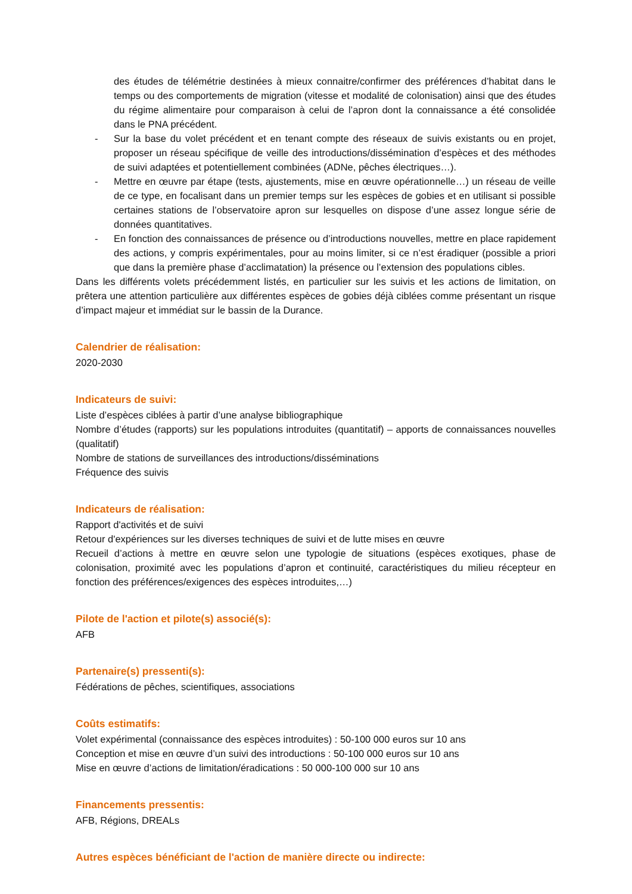des études de télémétrie destinées à mieux connaitre/confirmer des préférences d’habitat dans le temps ou des comportements de migration (vitesse et modalité de colonisation) ainsi que des études du régime alimentaire pour comparaison à celui de l’apron dont la connaissance a été consolidée dans le PNA précédent.
- Sur la base du volet précédent et en tenant compte des réseaux de suivis existants ou en projet, proposer un réseau spécifique de veille des introductions/dissémination d’espèces et des méthodes de suivi adaptées et potentiellement combinées (ADNe, pêches électriques…).
- Mettre en œuvre par étape (tests, ajustements, mise en œuvre opérationnelle…) un réseau de veille de ce type, en focalisant dans un premier temps sur les espèces de gobies et en utilisant si possible certaines stations de l’observatoire apron sur lesquelles on dispose d’une assez longue série de données quantitatives.
- En fonction des connaissances de présence ou d’introductions nouvelles, mettre en place rapidement des actions, y compris expérimentales, pour au moins limiter, si ce n’est éradiquer (possible a priori que dans la première phase d’acclimatation) la présence ou l’extension des populations cibles.
Dans les différents volets précédemment listés, en particulier sur les suivis et les actions de limitation, on prêtera une attention particulière aux différentes espèces de gobies déjà ciblées comme présentant un risque d’impact majeur et immédiat sur le bassin de la Durance.
Calendrier de réalisation:
2020-2030
Indicateurs de suivi:
Liste d’espèces ciblées à partir d’une analyse bibliographique
Nombre d’études (rapports) sur les populations introduites (quantitatif) – apports de connaissances nouvelles (qualitatif)
Nombre de stations de surveillances des introductions/disséminations
Fréquence des suivis
Indicateurs de réalisation:
Rapport d'activités et de suivi
Retour d'expériences sur les diverses techniques de suivi et de lutte mises en œuvre
Recueil d’actions à mettre en œuvre selon une typologie de situations (espèces exotiques, phase de colonisation, proximité avec les populations d’apron et continuité, caractéristiques du milieu récepteur en fonction des préférences/exigences des espèces introduites,…)
Pilote de l'action et pilote(s) associé(s):
AFB
Partenaire(s) pressenti(s):
Fédérations de pêches, scientifiques, associations
Coûts estimatifs:
Volet expérimental (connaissance des espèces introduites) : 50-100 000 euros sur 10 ans
Conception et mise en œuvre d’un suivi des introductions : 50-100 000 euros sur 10 ans
Mise en œuvre d’actions de limitation/éradications : 50 000-100 000 sur 10 ans
Financements pressentis:
AFB, Régions, DREALs
Autres espèces bénéficiant de l'action de manière directe ou indirecte: